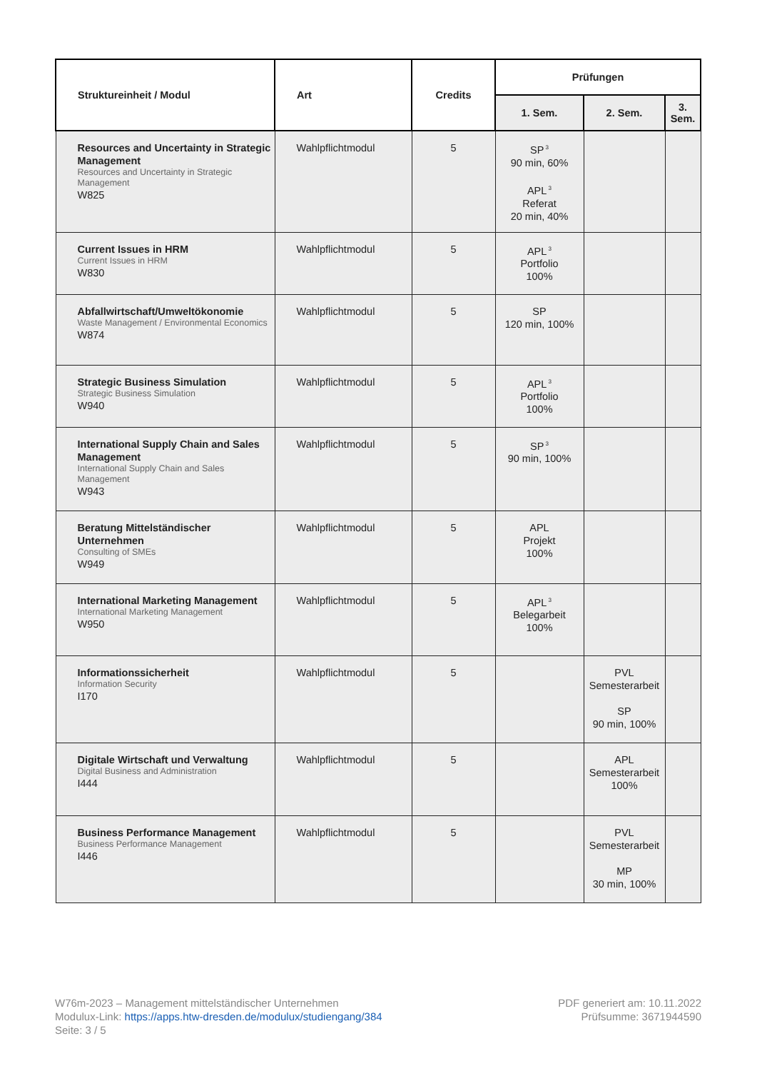| Struktureinheit / Modul | Art | Credits | Prüfungen | | |
| --- | --- | --- | --- | --- | --- |
| | | | 1. Sem. | 2. Sem. | 3. Sem. |
| Resources and Uncertainty in Strategic Management Resources and Uncertainty in Strategic Management W825 | Wahlpflichtmodul | 5 | SP<sup>3</sup> 90 min, 60% APL<sup>3</sup> Referat 20 min, 40% | | |
| Current Issues in HRM Current Issues in HRM W830 | Wahlpflichtmodul | 5 | APL<sup>3</sup> Portfolio 100% | | |
| Abfallwirtschaft/Umweltökonomie Waste Management / Environmental Economics W874 | Wahlpflichtmodul | 5 | SP 120 min, 100% | | |
| Strategic Business Simulation Strategic Business Simulation W940 | Wahlpflichtmodul | 5 | APL<sup>3</sup> Portfolio 100% | | |
| International Supply Chain and Sales Management International Supply Chain and Sales Management W943 | Wahlpflichtmodul | 5 | SP<sup>3</sup> 90 min, 100% | | |
| Beratung Mittelständischer Unternehmen Consulting of SMEs W949 | Wahlpflichtmodul | 5 | APL Projekt 100% | | |
| International Marketing Management International Marketing Management W950 | Wahlpflichtmodul | 5 | APL<sup>3</sup> Belegarbeit 100% | | |
| Informationssicherheit Information Security I170 | Wahlpflichtmodul | 5 | | PVL Semesterarbeit SP 90 min, 100% | |
| Digitale Wirtschaft und Verwaltung Digital Business and Administration I444 | Wahlpflichtmodul | 5 | | APL Semesterarbeit 100% | |
| Business Performance Management Business Performance Management I446 | Wahlpflichtmodul | 5 | | PVL Semesterarbeit MP 30 min, 100% | |
W76m-2023 – Management mittelständischer Unternehmen
Modulux-Link: https://apps.htw-dresden.de/modulux/studiengang/384
Seite: 3 / 5
PDF generiert am: 10.11.2022
Prüfsumme: 3671944590